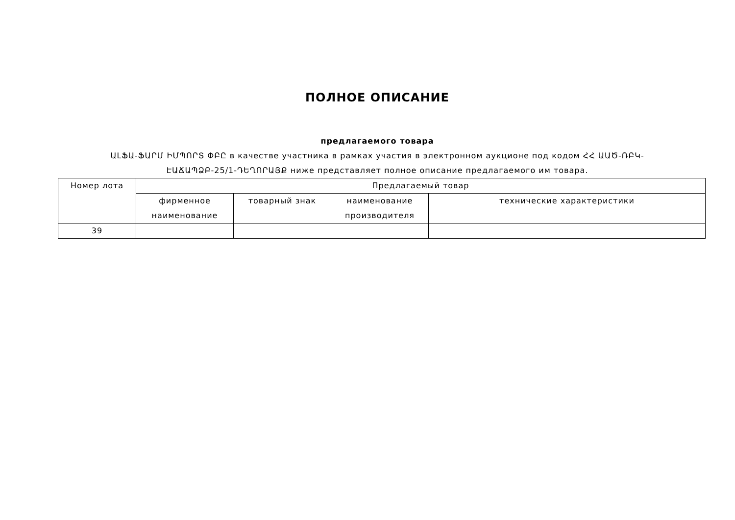ПОЛНОЕ ОПИСАНИЕ
предлагаемого товара
ԱԼՖԱ-ՖԱՐՄ ԻՄՊՈՐՏ ՓԲԸ в качестве участника в рамках участия в электронном аукционе под кодом ՀՀ ԱԱԾ-ՌԲԿ-ԷԱՃԱՊՁԲ-25/1-ԴԵՂՈՐԱՅՔ ниже представляет полное описание предлагаемого им товара.
| Номер лота | Предлагаемый товар | | | |
| --- | --- | --- | --- | --- |
| | фирменное наименование | товарный знак | наименование производителя | технические характеристики |
| 39 | | | | |